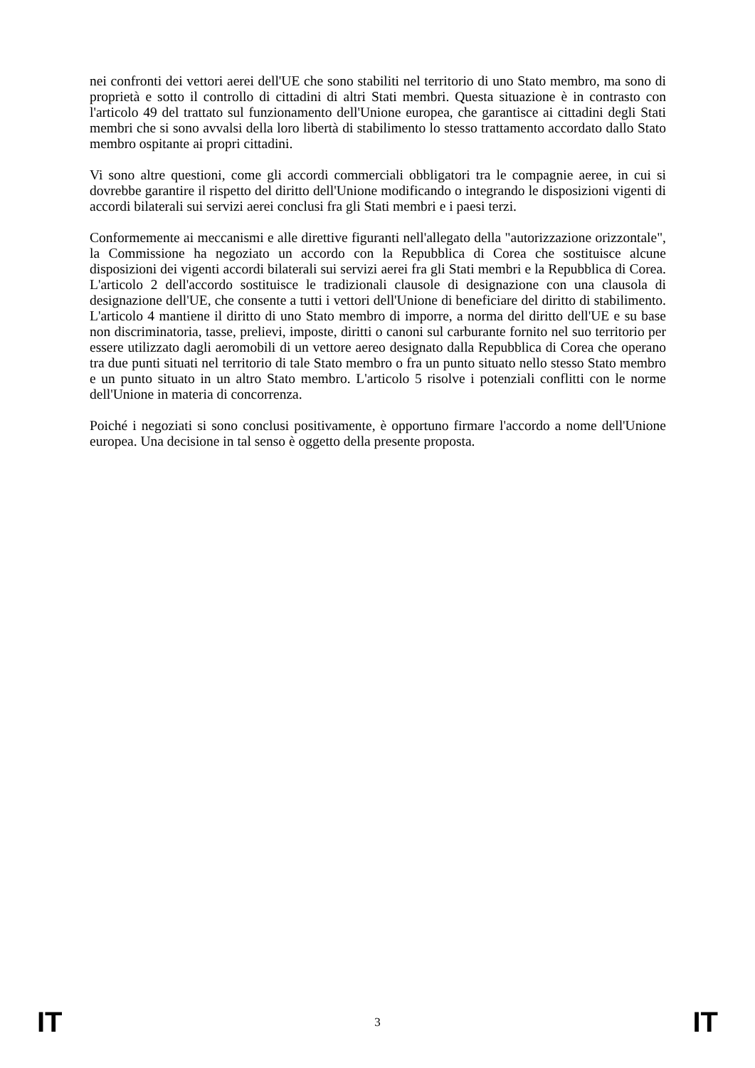nei confronti dei vettori aerei dell'UE che sono stabiliti nel territorio di uno Stato membro, ma sono di proprietà e sotto il controllo di cittadini di altri Stati membri. Questa situazione è in contrasto con l'articolo 49 del trattato sul funzionamento dell'Unione europea, che garantisce ai cittadini degli Stati membri che si sono avvalsi della loro libertà di stabilimento lo stesso trattamento accordato dallo Stato membro ospitante ai propri cittadini.
Vi sono altre questioni, come gli accordi commerciali obbligatori tra le compagnie aeree, in cui si dovrebbe garantire il rispetto del diritto dell'Unione modificando o integrando le disposizioni vigenti di accordi bilaterali sui servizi aerei conclusi fra gli Stati membri e i paesi terzi.
Conformemente ai meccanismi e alle direttive figuranti nell'allegato della "autorizzazione orizzontale", la Commissione ha negoziato un accordo con la Repubblica di Corea che sostituisce alcune disposizioni dei vigenti accordi bilaterali sui servizi aerei fra gli Stati membri e la Repubblica di Corea. L'articolo 2 dell'accordo sostituisce le tradizionali clausole di designazione con una clausola di designazione dell'UE, che consente a tutti i vettori dell'Unione di beneficiare del diritto di stabilimento. L'articolo 4 mantiene il diritto di uno Stato membro di imporre, a norma del diritto dell'UE e su base non discriminatoria, tasse, prelievi, imposte, diritti o canoni sul carburante fornito nel suo territorio per essere utilizzato dagli aeromobili di un vettore aereo designato dalla Repubblica di Corea che operano tra due punti situati nel territorio di tale Stato membro o fra un punto situato nello stesso Stato membro e un punto situato in un altro Stato membro. L'articolo 5 risolve i potenziali conflitti con le norme dell'Unione in materia di concorrenza.
Poiché i negoziati si sono conclusi positivamente, è opportuno firmare l'accordo a nome dell'Unione europea. Una decisione in tal senso è oggetto della presente proposta.
IT 3 IT